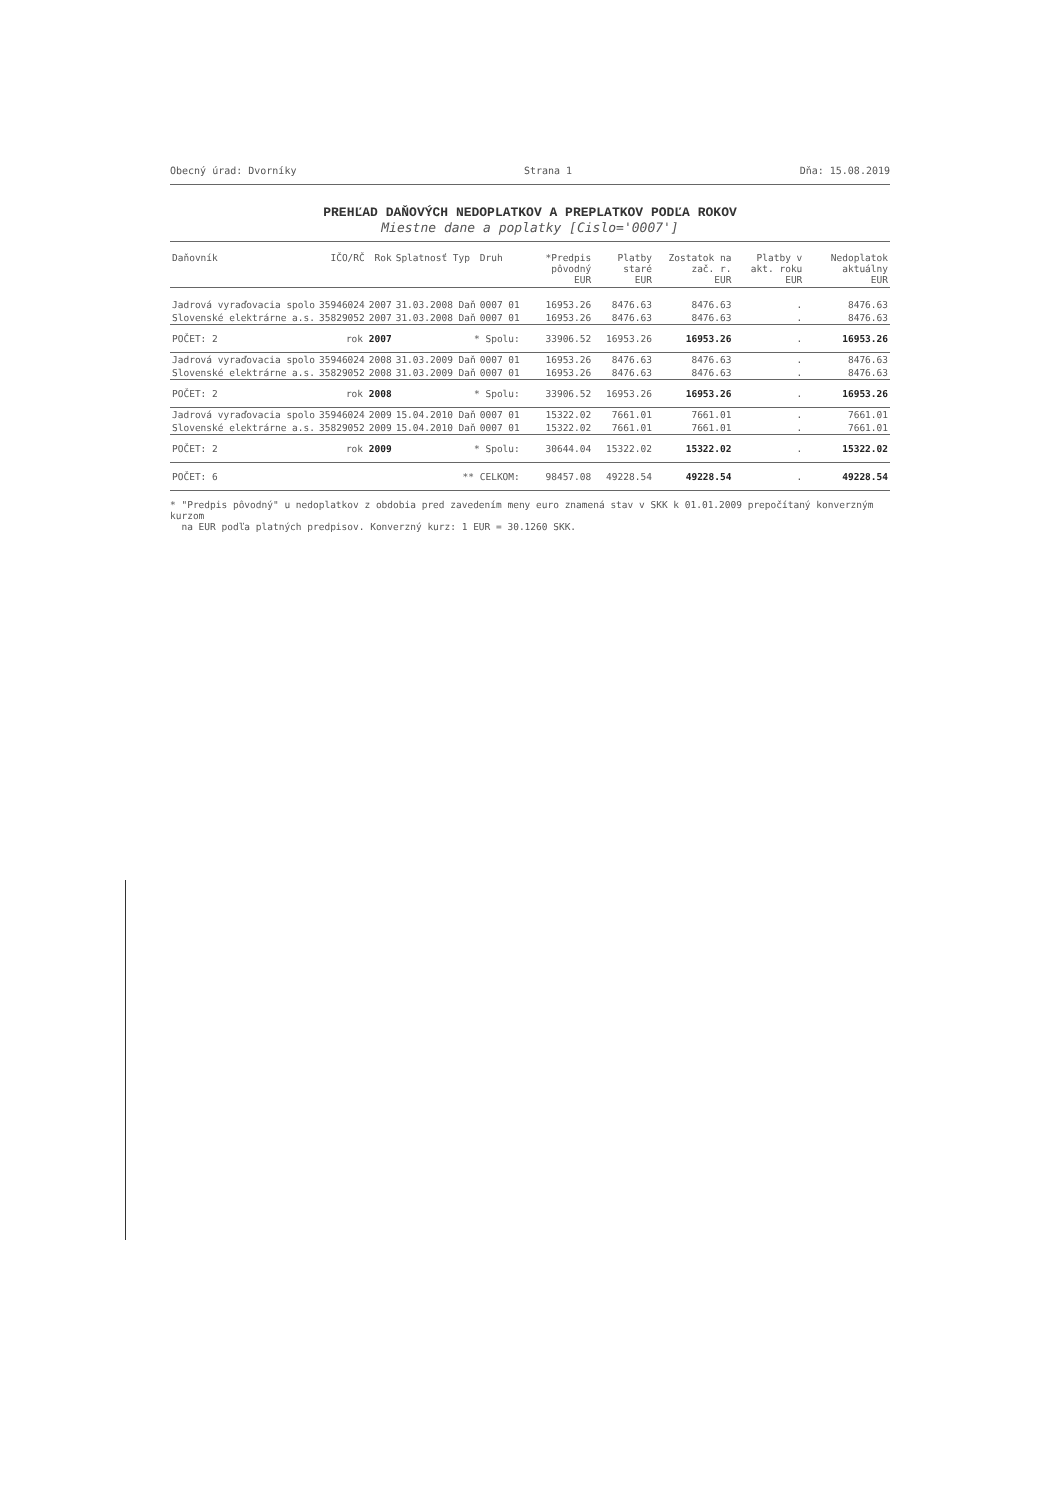Obecný úrad: Dvorníky Strana 1 Dňa: 15.08.2019
PREHĽAD DAŇOVÝCH NEDOPLATKOV A PREPLATKOV PODĽA ROKOV
Miestne dane a poplatky [Cislo='0007']
| Daňovník | IČO/RČ | Rok | Splatnosť Typ | Druh | *Predpis pôvodný EUR | Platby staré EUR | Zostatok na zač. r. EUR | Platby v akt. roku EUR | Nedoplatok aktuálny EUR |
| --- | --- | --- | --- | --- | --- | --- | --- | --- | --- |
| Jadrová vyraďovacia spolo | 35946024 | 2007 | 31.03.2008 Daň | 0007 01 | 16953.26 | 8476.63 | 8476.63 | . | 8476.63 |
| Slovenské elektrárne a.s. | 35829052 | 2007 | 31.03.2008 Daň | 0007 01 | 16953.26 | 8476.63 | 8476.63 | . | 8476.63 |
| POČET: 2 | rok 2007 | | * Spolu: | | 33906.52 | 16953.26 | 16953.26 | . | 16953.26 |
| Jadrová vyraďovacia spolo | 35946024 | 2008 | 31.03.2009 Daň | 0007 01 | 16953.26 | 8476.63 | 8476.63 | . | 8476.63 |
| Slovenské elektrárne a.s. | 35829052 | 2008 | 31.03.2009 Daň | 0007 01 | 16953.26 | 8476.63 | 8476.63 | . | 8476.63 |
| POČET: 2 | rok 2008 | | * Spolu: | | 33906.52 | 16953.26 | 16953.26 | . | 16953.26 |
| Jadrová vyraďovacia spolo | 35946024 | 2009 | 15.04.2010 Daň | 0007 01 | 15322.02 | 7661.01 | 7661.01 | . | 7661.01 |
| Slovenské elektrárne a.s. | 35829052 | 2009 | 15.04.2010 Daň | 0007 01 | 15322.02 | 7661.01 | 7661.01 | . | 7661.01 |
| POČET: 2 | rok 2009 | | * Spolu: | | 30644.04 | 15322.02 | 15322.02 | . | 15322.02 |
| POČET: 6 | | | ** CELKOM: | | 98457.08 | 49228.54 | 49228.54 | . | 49228.54 |
* "Predpis pôvodný" u nedoplatkov z obdobia pred zavedením meny euro znamená stav v SKK k 01.01.2009 prepočítaný konverzným kurzom
na EUR podľa platných predpisov. Konverzný kurz: 1 EUR = 30.1260 SKK.